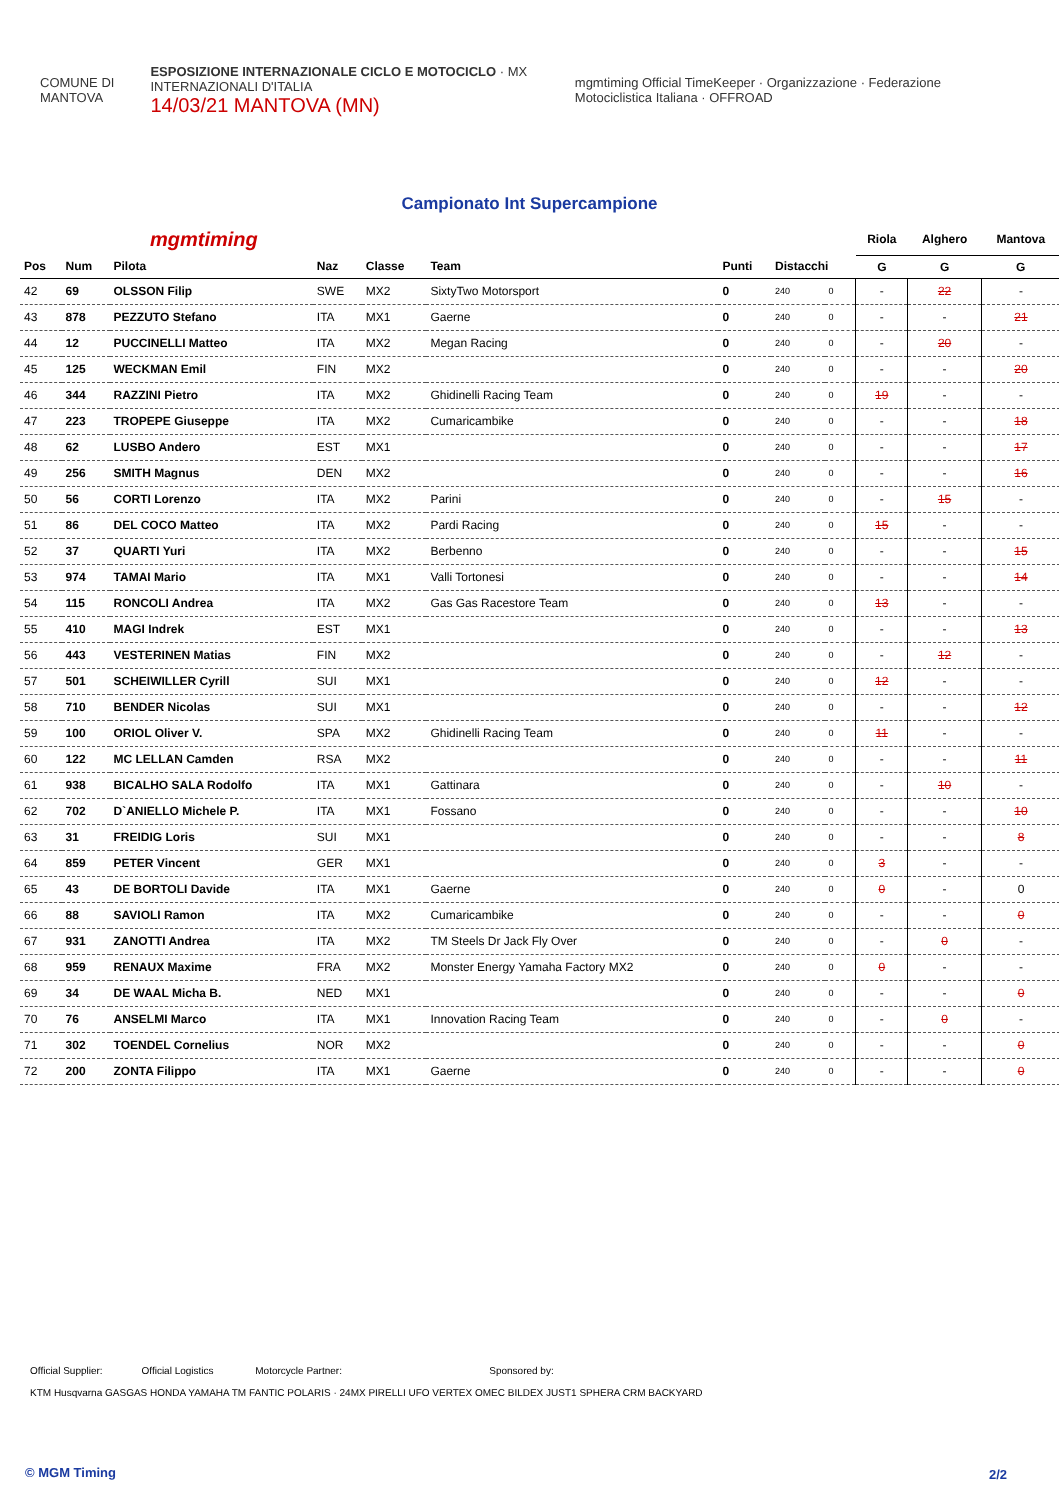COMUNE DI MANTOVA
ESPOSIZIONE INTERNAZIONALE CICLO E MOTOCICLO · MX INTERNAZIONALI D'ITALIA
14/03/21 MANTOVA (MN)
mgmtiming Official TimeKeeper · Organizzazione · Federazione Motociclistica Italiana · OFFROAD
Campionato Int Supercampione
| mgmtiming | | | | | | | | | Riola | Alghero | Mantova |
| --- | --- | --- | --- | --- | --- | --- | --- | --- | --- | --- | --- |
| Pos | Num | Pilota | Naz | Classe | Team | Punti | Distacchi | | G | G | G |
| 42 | 69 | OLSSON Filip | SWE | MX2 | SixtyTwo Motorsport | 0 | 240 | 0 | - | 22 | - |
| 43 | 878 | PEZZUTO Stefano | ITA | MX1 | Gaerne | 0 | 240 | 0 | - | - | 21 |
| 44 | 12 | PUCCINELLI Matteo | ITA | MX2 | Megan Racing | 0 | 240 | 0 | - | 20 | - |
| 45 | 125 | WECKMAN Emil | FIN | MX2 | | 0 | 240 | 0 | - | - | 20 |
| 46 | 344 | RAZZINI Pietro | ITA | MX2 | Ghidinelli Racing Team | 0 | 240 | 0 | 19 | - | - |
| 47 | 223 | TROPEPE Giuseppe | ITA | MX2 | Cumaricambike | 0 | 240 | 0 | - | - | 18 |
| 48 | 62 | LUSBO Andero | EST | MX1 | | 0 | 240 | 0 | - | - | 17 |
| 49 | 256 | SMITH Magnus | DEN | MX2 | | 0 | 240 | 0 | - | - | 16 |
| 50 | 56 | CORTI Lorenzo | ITA | MX2 | Parini | 0 | 240 | 0 | - | 15 | - |
| 51 | 86 | DEL COCO Matteo | ITA | MX2 | Pardi Racing | 0 | 240 | 0 | 15 | - | - |
| 52 | 37 | QUARTI Yuri | ITA | MX2 | Berbenno | 0 | 240 | 0 | - | - | 15 |
| 53 | 974 | TAMAI Mario | ITA | MX1 | Valli Tortonesi | 0 | 240 | 0 | - | - | 14 |
| 54 | 115 | RONCOLI Andrea | ITA | MX2 | Gas Gas Racestore Team | 0 | 240 | 0 | 13 | - | - |
| 55 | 410 | MAGI Indrek | EST | MX1 | | 0 | 240 | 0 | - | - | 13 |
| 56 | 443 | VESTERINEN Matias | FIN | MX2 | | 0 | 240 | 0 | - | 12 | - |
| 57 | 501 | SCHEIWILLER Cyrill | SUI | MX1 | | 0 | 240 | 0 | 12 | - | - |
| 58 | 710 | BENDER Nicolas | SUI | MX1 | | 0 | 240 | 0 | - | - | 12 |
| 59 | 100 | ORIOL Oliver V. | SPA | MX2 | Ghidinelli Racing Team | 0 | 240 | 0 | 11 | - | - |
| 60 | 122 | MC LELLAN Camden | RSA | MX2 | | 0 | 240 | 0 | - | - | 11 |
| 61 | 938 | BICALHO SALA Rodolfo | ITA | MX1 | Gattinara | 0 | 240 | 0 | - | 10 | - |
| 62 | 702 | D`ANIELLO Michele P. | ITA | MX1 | Fossano | 0 | 240 | 0 | - | - | 10 |
| 63 | 31 | FREIDIG Loris | SUI | MX1 | | 0 | 240 | 0 | - | - | 8 |
| 64 | 859 | PETER Vincent | GER | MX1 | | 0 | 240 | 0 | 3 | - | - |
| 65 | 43 | DE BORTOLI Davide | ITA | MX1 | Gaerne | 0 | 240 | 0 | 0 | - | 0 |
| 66 | 88 | SAVIOLI Ramon | ITA | MX2 | Cumaricambike | 0 | 240 | 0 | - | - | 0 |
| 67 | 931 | ZANOTTI Andrea | ITA | MX2 | TM Steels Dr Jack Fly Over | 0 | 240 | 0 | - | 0 | - |
| 68 | 959 | RENAUX Maxime | FRA | MX2 | Monster Energy Yamaha Factory MX2 | 0 | 240 | 0 | 0 | - | - |
| 69 | 34 | DE WAAL Micha B. | NED | MX1 | | 0 | 240 | 0 | - | - | 0 |
| 70 | 76 | ANSELMI Marco | ITA | MX1 | Innovation Racing Team | 0 | 240 | 0 | - | 0 | - |
| 71 | 302 | TOENDEL Cornelius | NOR | MX2 | | 0 | 240 | 0 | - | - | 0 |
| 72 | 200 | ZONTA Filippo | ITA | MX1 | Gaerne | 0 | 240 | 0 | - | - | 0 |
Official Supplier: Official Logistics Motorcycle Partner: Sponsored by:
KTM Husqvarna GASGAS HONDA YAMAHA TM FANTIC POLARIS · 24MX PIRELLI UFO VERTEX OMEC BILDEX JUST1 SPHERA CRM BACKYARD
© MGM Timing 2/2